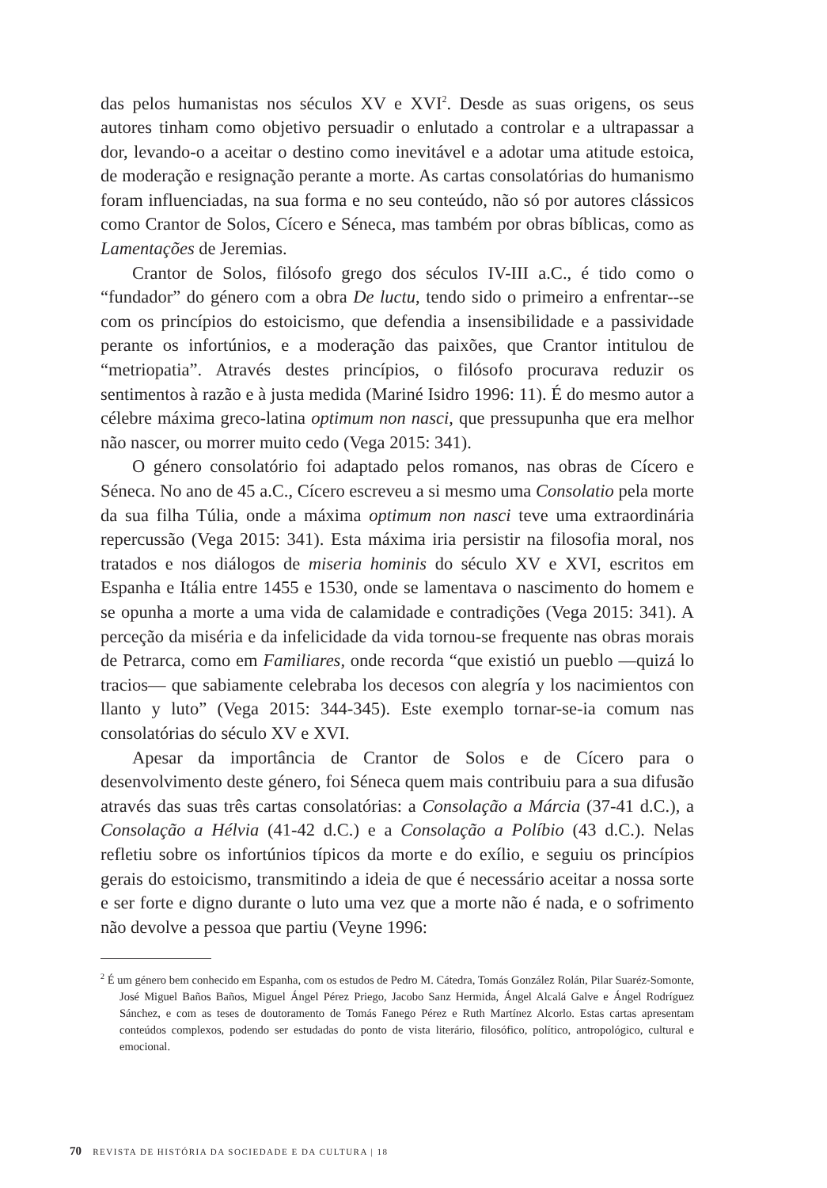das pelos humanistas nos séculos XV e XVI<sup>2</sup>. Desde as suas origens, os seus autores tinham como objetivo persuadir o enlutado a controlar e a ultrapassar a dor, levando-o a aceitar o destino como inevitável e a adotar uma atitude estoica, de moderação e resignação perante a morte. As cartas consolatórias do humanismo foram influenciadas, na sua forma e no seu conteúdo, não só por autores clássicos como Crantor de Solos, Cícero e Séneca, mas também por obras bíblicas, como as Lamentações de Jeremias.
Crantor de Solos, filósofo grego dos séculos IV-III a.C., é tido como o “fundador” do género com a obra De luctu, tendo sido o primeiro a enfrentar--se com os princípios do estoicismo, que defendia a insensibilidade e a passividade perante os infortúnios, e a moderação das paixões, que Crantor intitulou de “metriopatia”. Através destes princípios, o filósofo procurava reduzir os sentimentos à razão e à justa medida (Mariné Isidro 1996: 11). É do mesmo autor a célebre máxima greco-latina optimum non nasci, que pressupunha que era melhor não nascer, ou morrer muito cedo (Vega 2015: 341).
O género consolatório foi adaptado pelos romanos, nas obras de Cícero e Séneca. No ano de 45 a.C., Cícero escreveu a si mesmo uma Consolatio pela morte da sua filha Túlia, onde a máxima optimum non nasci teve uma extraordinária repercussão (Vega 2015: 341). Esta máxima iria persistir na filosofia moral, nos tratados e nos diálogos de miseria hominis do século XV e XVI, escritos em Espanha e Itália entre 1455 e 1530, onde se lamentava o nascimento do homem e se opunha a morte a uma vida de calamidade e contradições (Vega 2015: 341). A perceção da miséria e da infelicidade da vida tornou-se frequente nas obras morais de Petrarca, como em Familiares, onde recorda “que existió un pueblo —quizá lo tracios— que sabiamente celebraba los decesos con alegría y los nacimientos con llanto y luto” (Vega 2015: 344-345). Este exemplo tornar-se-ia comum nas consolatórias do século XV e XVI.
Apesar da importância de Crantor de Solos e de Cícero para o desenvolvimento deste género, foi Séneca quem mais contribuiu para a sua difusão através das suas três cartas consolatórias: a Consolação a Márcia (37-41 d.C.), a Consolação a Hélvia (41-42 d.C.) e a Consolação a Políbio (43 d.C.). Nelas refletiu sobre os infortúnios típicos da morte e do exílio, e seguiu os princípios gerais do estoicismo, transmitindo a ideia de que é necessário aceitar a nossa sorte e ser forte e digno durante o luto uma vez que a morte não é nada, e o sofrimento não devolve a pessoa que partiu (Veyne 1996:
<sup>2</sup> É um género bem conhecido em Espanha, com os estudos de Pedro M. Cátedra, Tomás González Rolán, Pilar Suaréz-Somonte, José Miguel Baños Baños, Miguel Ángel Pérez Priego, Jacobo Sanz Hermida, Ángel Alcalá Galve e Ángel Rodríguez Sánchez, e com as teses de doutoramento de Tomás Fanego Pérez e Ruth Martínez Alcorlo. Estas cartas apresentam conteúdos complexos, podendo ser estudadas do ponto de vista literário, filosófico, político, antropológico, cultural e emocional.
70 REVISTA DE HISTÓRIA DA SOCIEDADE E DA CULTURA | 18